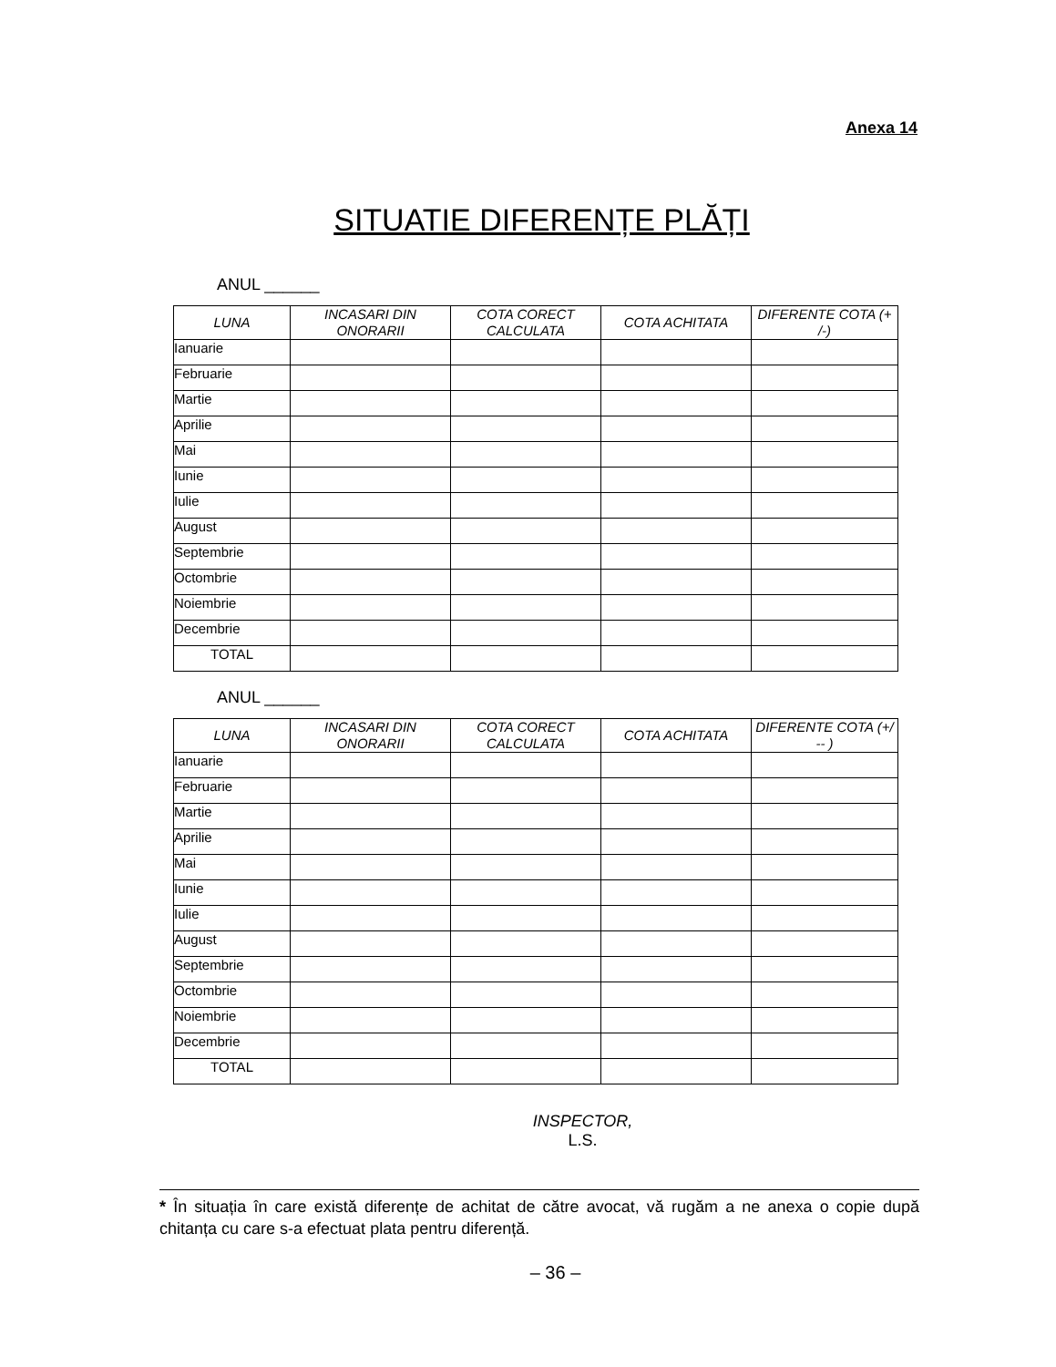Anexa 14
SITUATIE DIFERENȚE PLĂȚI
ANUL ______
| LUNA | INCASARI DIN ONORARII | COTA CORECT CALCULATA | COTA ACHITATA | DIFERENTE COTA (+ /-) |
| --- | --- | --- | --- | --- |
| Ianuarie | | | | |
| Februarie | | | | |
| Martie | | | | |
| Aprilie | | | | |
| Mai | | | | |
| Iunie | | | | |
| Iulie | | | | |
| August | | | | |
| Septembrie | | | | |
| Octombrie | | | | |
| Noiembrie | | | | |
| Decembrie | | | | |
| TOTAL | | | | |
ANUL ______
| LUNA | INCASARI DIN ONORARII | COTA CORECT CALCULATA | COTA ACHITATA | DIFERENTE COTA (+/ -- ) |
| --- | --- | --- | --- | --- |
| Ianuarie | | | | |
| Februarie | | | | |
| Martie | | | | |
| Aprilie | | | | |
| Mai | | | | |
| Iunie | | | | |
| Iulie | | | | |
| August | | | | |
| Septembrie | | | | |
| Octombrie | | | | |
| Noiembrie | | | | |
| Decembrie | | | | |
| TOTAL | | | | |
INSPECTOR,
L.S.
* În situația în care există diferențe de achitat de către avocat, vă rugăm a ne anexa o copie după chitanța cu care s-a efectuat plata pentru diferență.
– 36 –